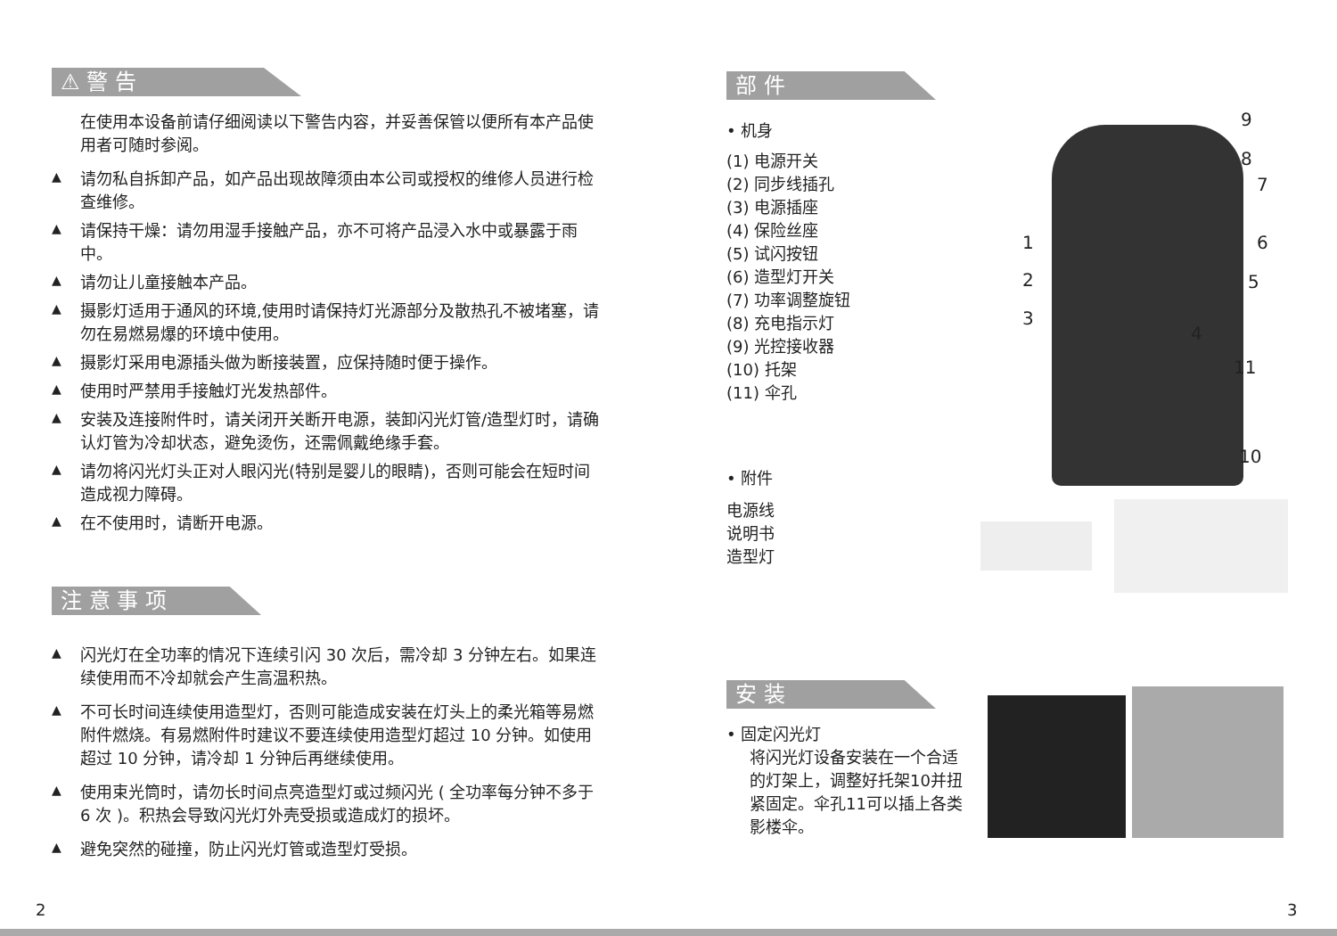⚠ 警 告
在使用本设备前请仔细阅读以下警告内容，并妥善保管以便所有本产品使用者可随时参阅。
▲
请勿私自拆卸产品，如产品出现故障须由本公司或授权的维修人员进行检查维修。
▲
请保持干燥：请勿用湿手接触产品，亦不可将产品浸入水中或暴露于雨中。
▲
请勿让儿童接触本产品。
▲
摄影灯适用于通风的环境,使用时请保持灯光源部分及散热孔不被堵塞，请勿在易燃易爆的环境中使用。
▲
摄影灯采用电源插头做为断接装置，应保持随时便于操作。
▲
使用时严禁用手接触灯光发热部件。
▲
安装及连接附件时，请关闭开关断开电源，装卸闪光灯管/造型灯时，请确认灯管为冷却状态，避免烫伤，还需佩戴绝缘手套。
▲
请勿将闪光灯头正对人眼闪光(特别是婴儿的眼睛)，否则可能会在短时间造成视力障碍。
▲
在不使用时，请断开电源。
注 意 事 项
▲
闪光灯在全功率的情况下连续引闪 30 次后，需冷却 3 分钟左右。如果连续使用而不冷却就会产生高温积热。
▲
不可长时间连续使用造型灯，否则可能造成安装在灯头上的柔光箱等易燃附件燃烧。有易燃附件时建议不要连续使用造型灯超过 10 分钟。如使用超过 10 分钟，请冷却 1 分钟后再继续使用。
▲
使用束光筒时，请勿长时间点亮造型灯或过频闪光 ( 全功率每分钟不多于 6 次 )。积热会导致闪光灯外壳受损或造成灯的损坏。
▲
避免突然的碰撞，防止闪光灯管或造型灯受损。
部 件
• 机身
(1) 电源开关
(2) 同步线插孔
(3) 电源插座
(4) 保险丝座
(5) 试闪按钮
(6) 造型灯开关
(7) 功率调整旋钮
(8) 充电指示灯
(9) 光控接收器
(10) 托架
(11) 伞孔
• 附件
电源线
说明书
造型灯
安 装
• 固定闪光灯
将闪光灯设备安装在一个合适的灯架上，调整好托架10并扭紧固定。伞孔11可以插上各类影楼伞。
9
8
7
1 6
2 5
3
4
11
10
2 3